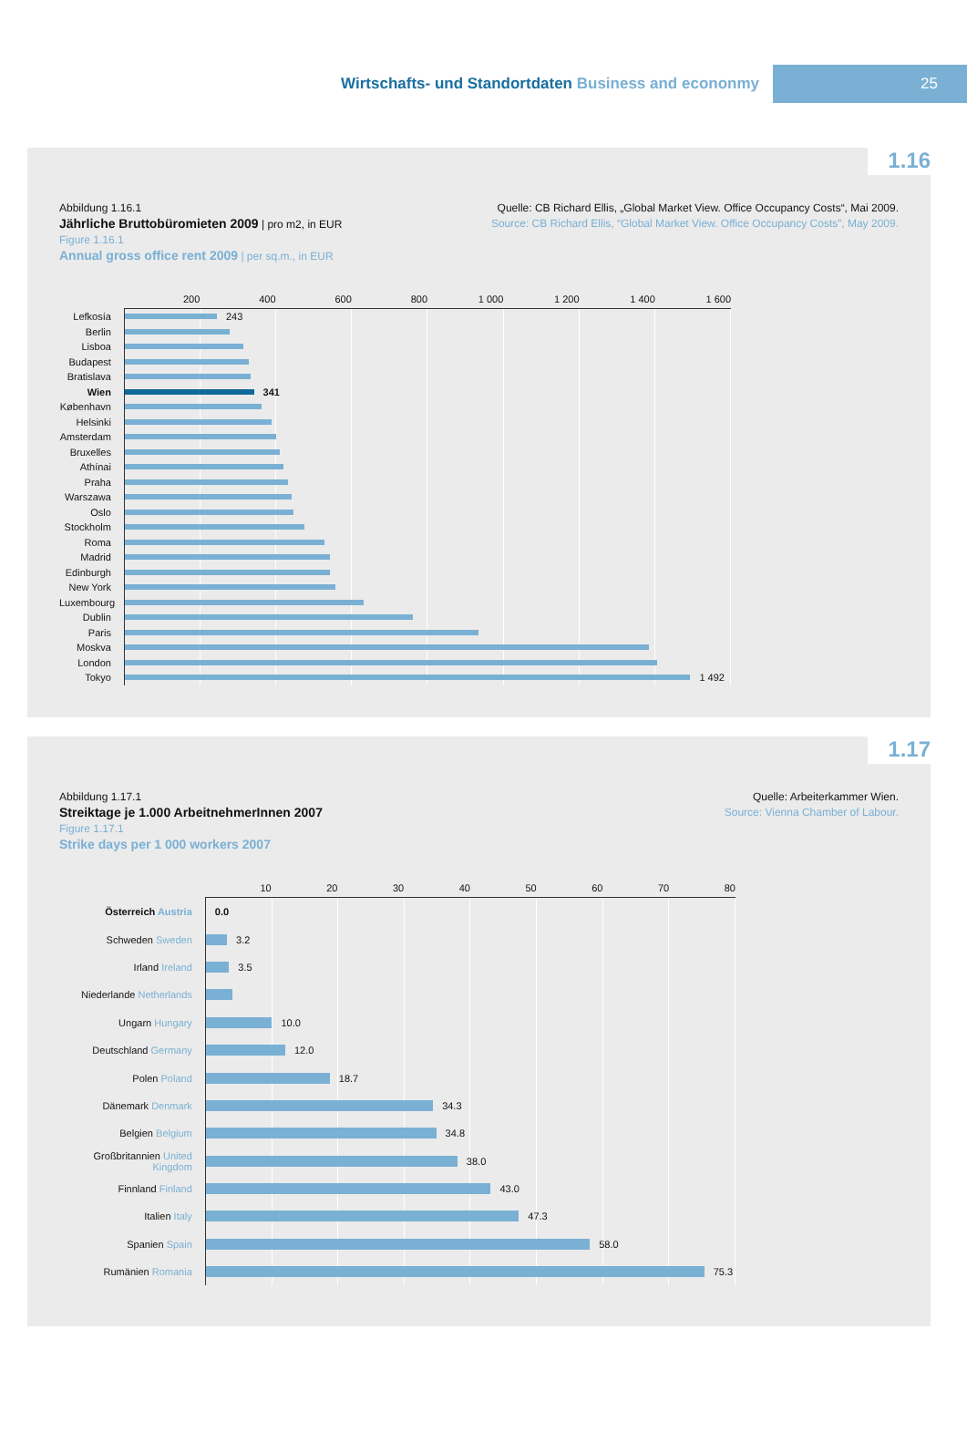Wirtschafts- und Standortdaten Business and econonmy
25
1.16
Abbildung 1.16.1
Jährliche Bruttobüromieten 2009 | pro m2, in EUR
Figure 1.16.1
Annual gross office rent 2009 | per sq.m., in EUR
Quelle: CB Richard Ellis, „Global Market View. Office Occupancy Costs“, Mai 2009.
Source: CB Richard Ellis, “Global Market View. Office Occupancy Costs”, May 2009.
200 400 600 800 1 000 1 200 1 400 1 600
Lefkosía
243
Berlin
Lisboa
Budapest
Bratislava
Wien
341
København
Helsinki
Amsterdam
Bruxelles
Athínai
Praha
Warszawa
Oslo
Stockholm
Roma
Madrid
Edinburgh
New York
Luxembourg
Dublin
Paris
Moskva
London
Tokyo
1 492
1.17
Abbildung 1.17.1
Streiktage je 1.000 ArbeitnehmerInnen 2007
Figure 1.17.1
Strike days per 1 000 workers 2007
Quelle: Arbeiterkammer Wien.
Source: Vienna Chamber of Labour.
10 20 30 40 50 60 70 80
Österreich Austria
0.0
Schweden Sweden
3.2
Irland Ireland
3.5
Niederlande Netherlands
Ungarn Hungary
10.0
Deutschland Germany
12.0
Polen Poland
18.7
Dänemark Denmark
34.3
Belgien Belgium
34.8
Großbritannien United Kingdom
38.0
Finnland Finland
43.0
Italien Italy
47.3
Spanien Spain
58.0
Rumänien Romania
75.3